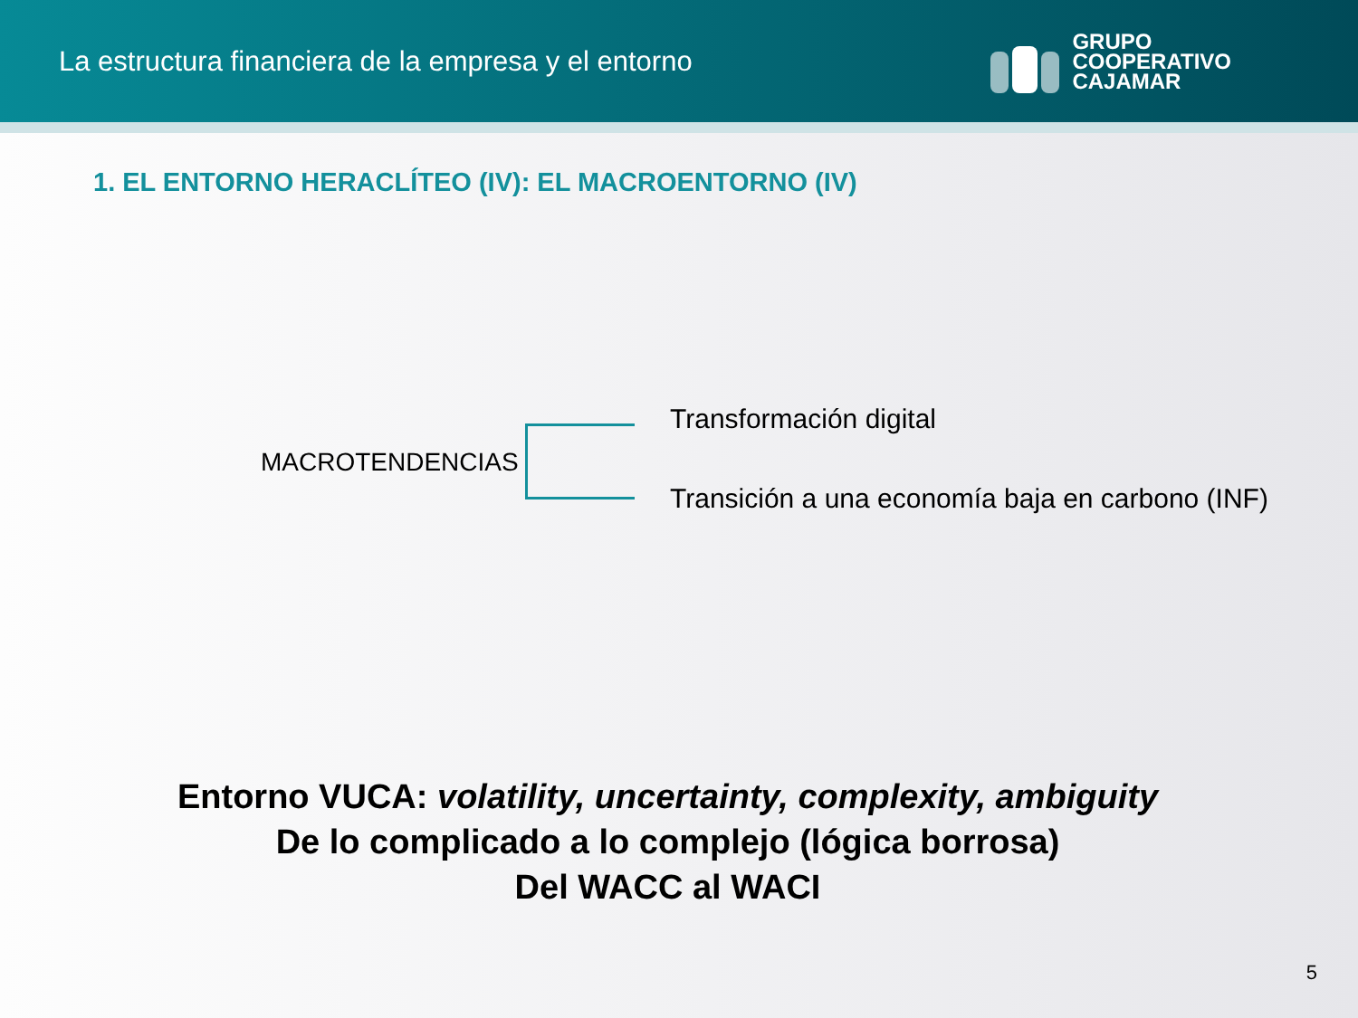La estructura financiera de la empresa y el entorno
GRUPO
COOPERATIVO
CAJAMAR
1. EL ENTORNO HERACLÍTEO (IV): EL MACROENTORNO (IV)
MACROTENDENCIAS
Transformación digital
Transición a una economía baja en carbono (INF)
Entorno VUCA: volatility, uncertainty, complexity, ambiguity
De lo complicado a lo complejo (lógica borrosa)
Del WACC al WACI
5